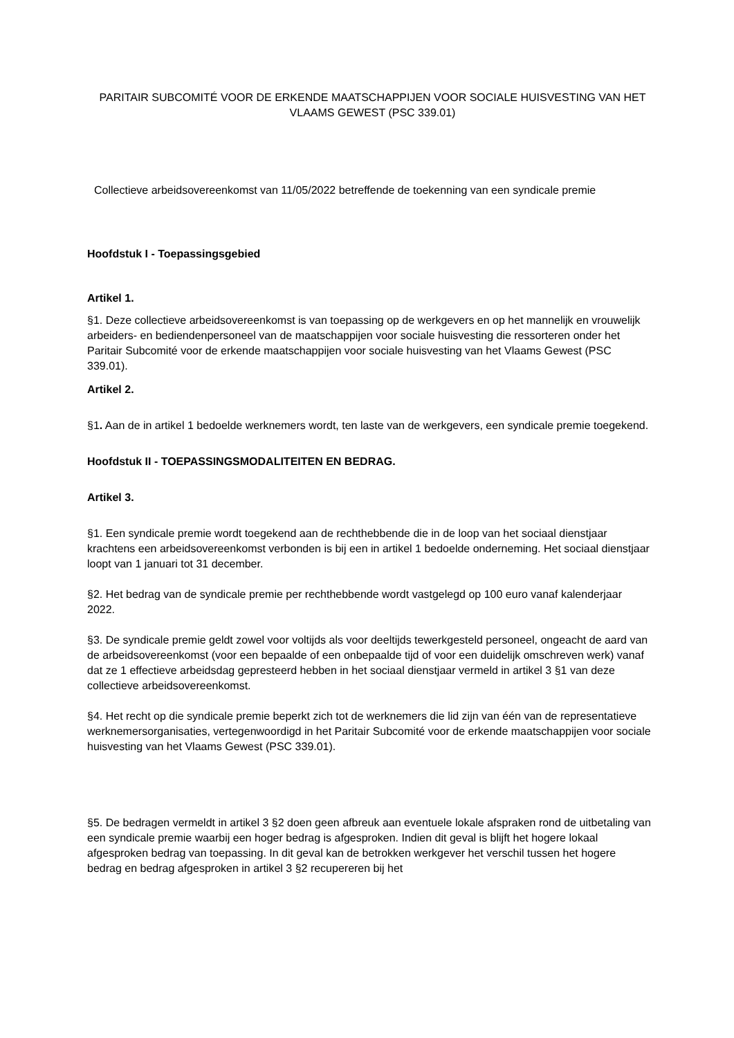PARITAIR SUBCOMITÉ VOOR DE ERKENDE MAATSCHAPPIJEN VOOR SOCIALE HUISVESTING VAN HET VLAAMS GEWEST (PSC 339.01)
Collectieve arbeidsovereenkomst van 11/05/2022 betreffende de toekenning van een syndicale premie
Hoofdstuk I - Toepassingsgebied
Artikel 1.
§1. Deze collectieve arbeidsovereenkomst is van toepassing op de werkgevers en op het mannelijk en vrouwelijk arbeiders- en bediendenpersoneel van de maatschappijen voor sociale huisvesting die ressorteren onder het Paritair Subcomité voor de erkende maatschappijen voor sociale huisvesting van het Vlaams Gewest (PSC 339.01).
Artikel 2.
§1. Aan de in artikel 1 bedoelde werknemers wordt, ten laste van de werkgevers, een syndicale premie toegekend.
Hoofdstuk II - TOEPASSINGSMODALITEITEN EN BEDRAG.
Artikel 3.
§1. Een syndicale premie wordt toegekend aan de rechthebbende die in de loop van het sociaal dienstjaar krachtens een arbeidsovereenkomst verbonden is bij een in artikel 1 bedoelde onderneming. Het sociaal dienstjaar loopt van 1 januari tot 31 december.
§2. Het bedrag van de syndicale premie per rechthebbende wordt vastgelegd op 100 euro vanaf kalenderjaar 2022.
§3. De syndicale premie geldt zowel voor voltijds als voor deeltijds tewerkgesteld personeel, ongeacht de aard van de arbeidsovereenkomst (voor een bepaalde of een onbepaalde tijd of voor een duidelijk omschreven werk) vanaf dat ze 1 effectieve arbeidsdag gepresteerd hebben in het sociaal dienstjaar vermeld in artikel 3 §1 van deze collectieve arbeidsovereenkomst.
§4. Het recht op die syndicale premie beperkt zich tot de werknemers die lid zijn van één van de representatieve werknemersorganisaties, vertegenwoordigd in het Paritair Subcomité voor de erkende maatschappijen voor sociale huisvesting van het Vlaams Gewest (PSC 339.01).
§5. De bedragen vermeldt in artikel 3 §2 doen geen afbreuk aan eventuele lokale afspraken rond de uitbetaling van een syndicale premie waarbij een hoger bedrag is afgesproken. Indien dit geval is blijft het hogere lokaal afgesproken bedrag van toepassing. In dit geval kan de betrokken werkgever het verschil tussen het hogere bedrag en bedrag afgesproken in artikel 3 §2 recupereren bij het